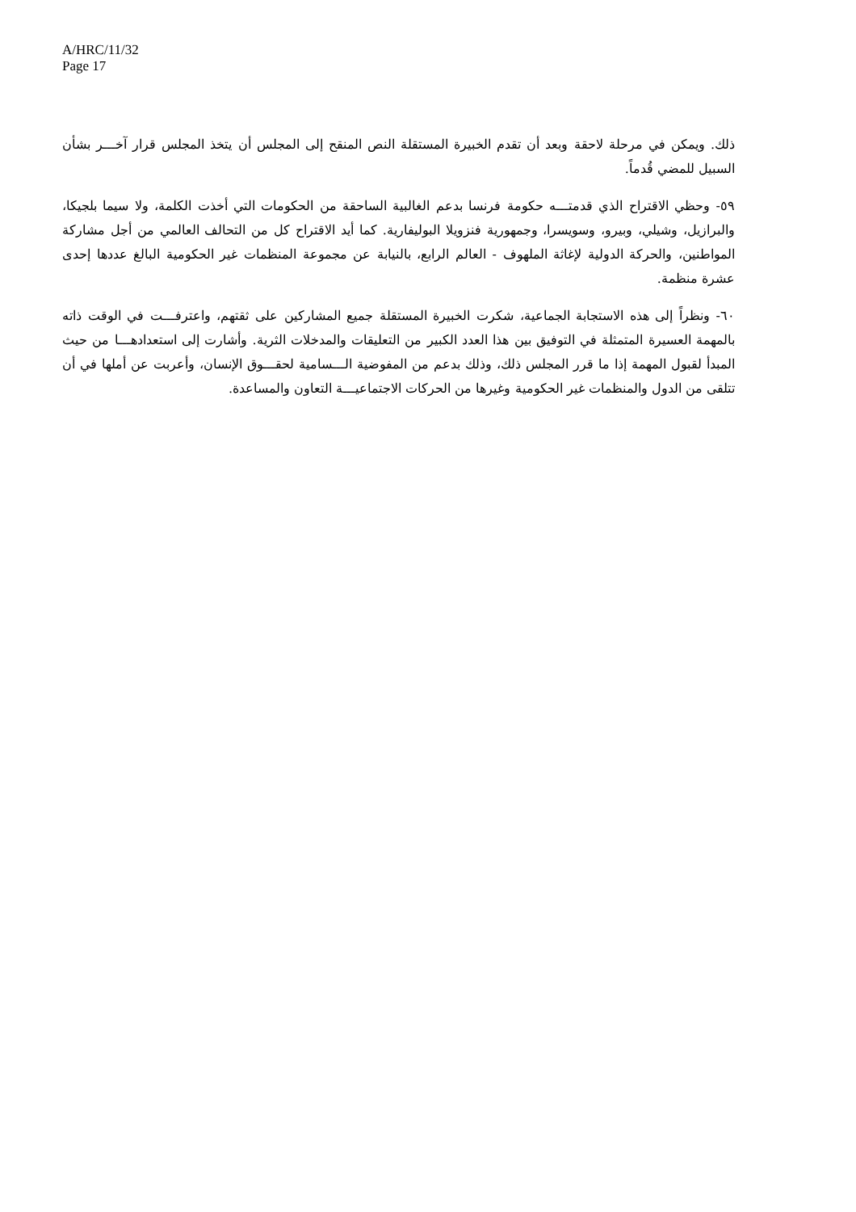A/HRC/11/32
Page 17
ذلك. ويمكن في مرحلة لاحقة وبعد أن تقدم الخبيرة المستقلة النص المنقح إلى المجلس أن يتخذ المجلس قرار آخـــر بشأن السبيل للمضي قُدماً.
٥٩- وحظي الاقتراح الذي قدمتـــه حكومة فرنسا بدعم الغالبية الساحقة من الحكومات التي أخذت الكلمة، ولا سيما بلجيكا، والبرازيل، وشيلي، وبيرو، وسويسرا، وجمهورية فنزويلا البوليفارية. كما أيد الاقتراح كل من التحالف العالمي من أجل مشاركة المواطنين، والحركة الدولية لإغاثة الملهوف - العالم الرابع، بالنيابة عن مجموعة المنظمات غير الحكومية البالغ عددها إحدى عشرة منظمة.
٦٠- ونظراً إلى هذه الاستجابة الجماعية، شكرت الخبيرة المستقلة جميع المشاركين على ثقتهم، واعترفـــت في الوقت ذاته بالمهمة العسيرة المتمثلة في التوفيق بين هذا العدد الكبير من التعليقات والمدخلات الثرية. وأشارت إلى استعدادهـــا من حيث المبدأ لقبول المهمة إذا ما قرر المجلس ذلك، وذلك بدعم من المفوضية الـــسامية لحقـــوق الإنسان، وأعربت عن أملها في أن تتلقى من الدول والمنظمات غير الحكومية وغيرها من الحركات الاجتماعيـــة التعاون والمساعدة.